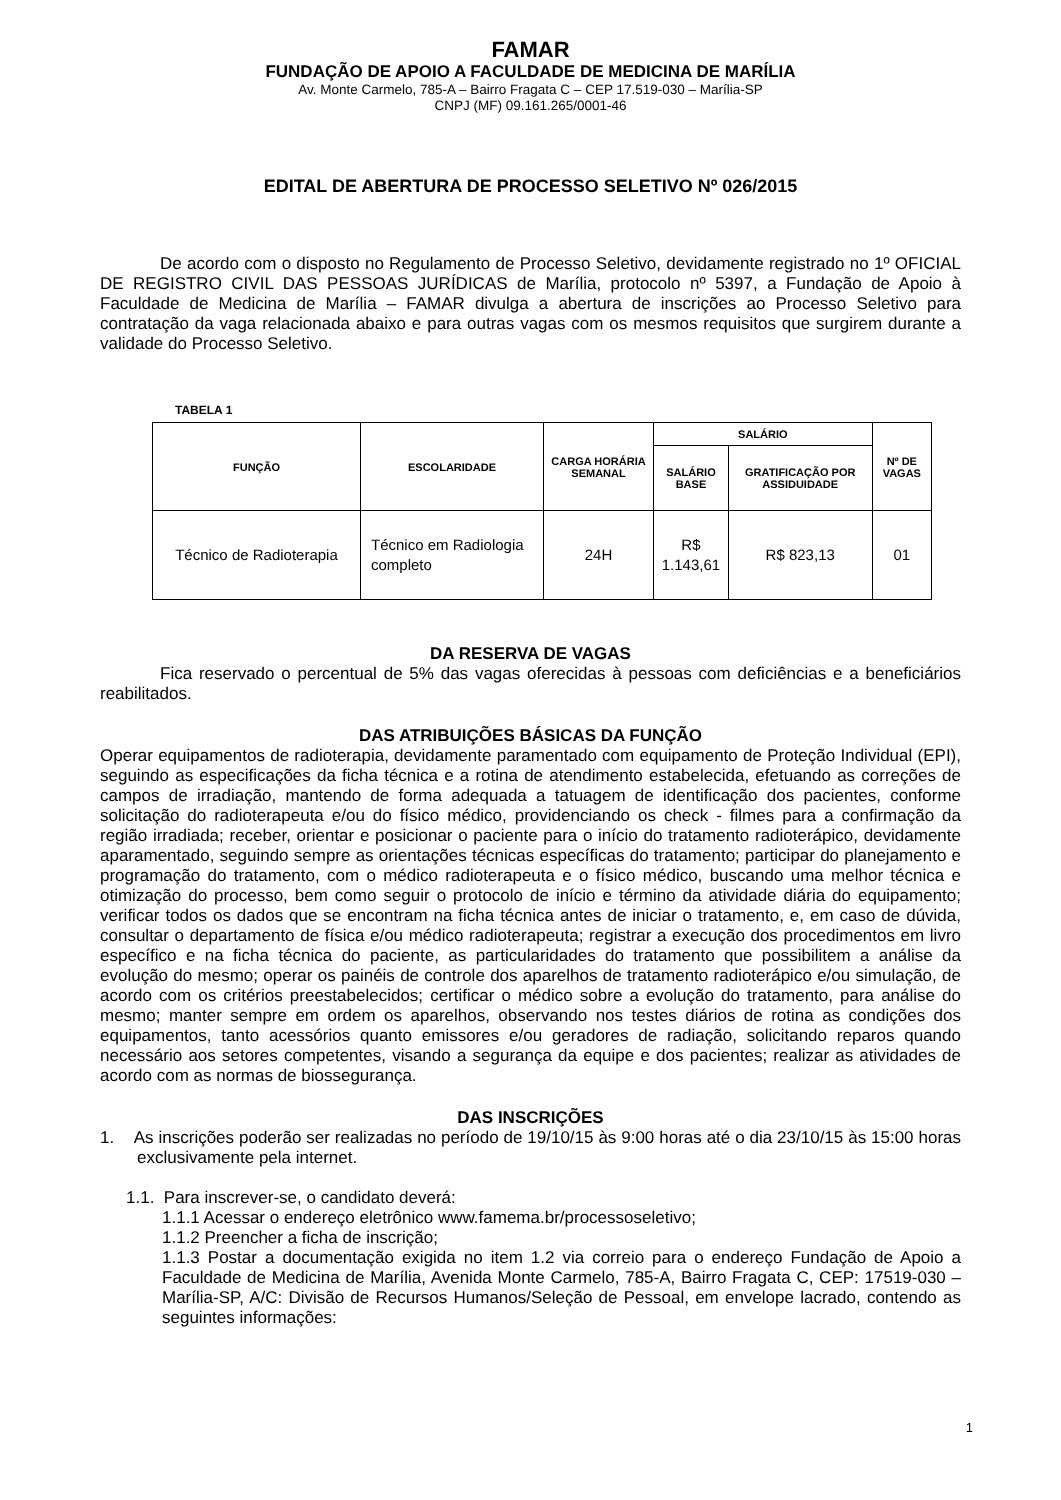FAMAR
FUNDAÇÃO DE APOIO A FACULDADE DE MEDICINA DE MARÍLIA
Av. Monte Carmelo, 785-A – Bairro Fragata C – CEP 17.519-030 – Marília-SP
CNPJ (MF) 09.161.265/0001-46
EDITAL DE ABERTURA DE PROCESSO SELETIVO Nº 026/2015
De acordo com o disposto no Regulamento de Processo Seletivo, devidamente registrado no 1º OFICIAL DE REGISTRO CIVIL DAS PESSOAS JURÍDICAS de Marília, protocolo nº 5397, a Fundação de Apoio à Faculdade de Medicina de Marília – FAMAR divulga a abertura de inscrições ao Processo Seletivo para contratação da vaga relacionada abaixo e para outras vagas com os mesmos requisitos que surgirem durante a validade do Processo Seletivo.
TABELA 1
| FUNÇÃO | ESCOLARIDADE | CARGA HORÁRIA SEMANAL | SALÁRIO | | Nº DE VAGAS |
| --- | --- | --- | --- | --- | --- |
| | | | SALÁRIO BASE | GRATIFICAÇÃO POR ASSIDUIDADE | |
| Técnico de Radioterapia | Técnico em Radiologia completo | 24H | R$ 1.143,61 | R$ 823,13 | 01 |
DA RESERVA DE VAGAS
Fica reservado o percentual de 5% das vagas oferecidas à pessoas com deficiências e a beneficiários reabilitados.
DAS ATRIBUIÇÕES BÁSICAS DA FUNÇÃO
Operar equipamentos de radioterapia, devidamente paramentado com equipamento de Proteção Individual (EPI), seguindo as especificações da ficha técnica e a rotina de atendimento estabelecida, efetuando as correções de campos de irradiação, mantendo de forma adequada a tatuagem de identificação dos pacientes, conforme solicitação do radioterapeuta e/ou do físico médico, providenciando os check - filmes para a confirmação da região irradiada; receber, orientar e posicionar o paciente para o início do tratamento radioterápico, devidamente aparamentado, seguindo sempre as orientações técnicas específicas do tratamento; participar do planejamento e programação do tratamento, com o médico radioterapeuta e o físico médico, buscando uma melhor técnica e otimização do processo, bem como seguir o protocolo de início e término da atividade diária do equipamento; verificar todos os dados que se encontram na ficha técnica antes de iniciar o tratamento, e, em caso de dúvida, consultar o departamento de física e/ou médico radioterapeuta; registrar a execução dos procedimentos em livro específico e na ficha técnica do paciente, as particularidades do tratamento que possibilitem a análise da evolução do mesmo; operar os painéis de controle dos aparelhos de tratamento radioterápico e/ou simulação, de acordo com os critérios preestabelecidos; certificar o médico sobre a evolução do tratamento, para análise do mesmo; manter sempre em ordem os aparelhos, observando nos testes diários de rotina as condições dos equipamentos, tanto acessórios quanto emissores e/ou geradores de radiação, solicitando reparos quando necessário aos setores competentes, visando a segurança da equipe e dos pacientes; realizar as atividades de acordo com as normas de biossegurança.
DAS INSCRIÇÕES
1. As inscrições poderão ser realizadas no período de 19/10/15 às 9:00 horas até o dia 23/10/15 às 15:00 horas exclusivamente pela internet.
1.1. Para inscrever-se, o candidato deverá:
1.1.1 Acessar o endereço eletrônico www.famema.br/processoseletivo;
1.1.2 Preencher a ficha de inscrição;
1.1.3 Postar a documentação exigida no item 1.2 via correio para o endereço Fundação de Apoio a Faculdade de Medicina de Marília, Avenida Monte Carmelo, 785-A, Bairro Fragata C, CEP: 17519-030 – Marília-SP, A/C: Divisão de Recursos Humanos/Seleção de Pessoal, em envelope lacrado, contendo as seguintes informações:
1